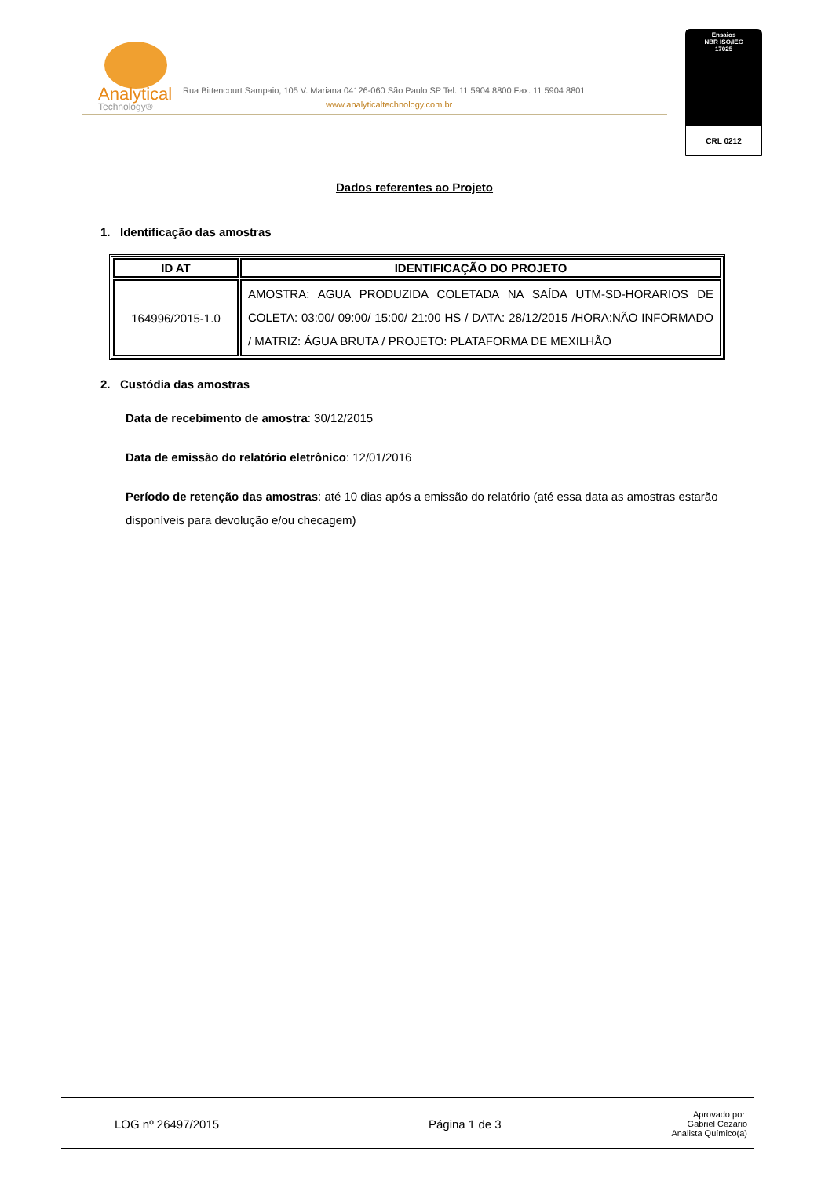Analytical
Technology®
Rua Bittencourt Sampaio, 105 V. Mariana 04126-060 São Paulo SP Tel. 11 5904 8800 Fax. 11 5904 8801
www.analyticaltechnology.com.br
Ensaios
NBR ISO/IEC
17025
CRL 0212
Dados referentes ao Projeto
1. Identificação das amostras
| ID AT | IDENTIFICAÇÃO DO PROJETO |
| --- | --- |
| 164996/2015-1.0 | AMOSTRA: AGUA PRODUZIDA COLETADA NA SAÍDA UTM-SD-HORARIOS DE COLETA: 03:00/ 09:00/ 15:00/ 21:00 HS / DATA: 28/12/2015 /HORA:NÃO INFORMADO / MATRIZ: ÁGUA BRUTA / PROJETO: PLATAFORMA DE MEXILHÃO |
2. Custódia das amostras
Data de recebimento de amostra: 30/12/2015
Data de emissão do relatório eletrônico: 12/01/2016
Período de retenção das amostras: até 10 dias após a emissão do relatório (até essa data as amostras estarão disponíveis para devolução e/ou checagem)
LOG nº 26497/2015 Página 1 de 3
Aprovado por:
Gabriel Cezario
Analista Químico(a)